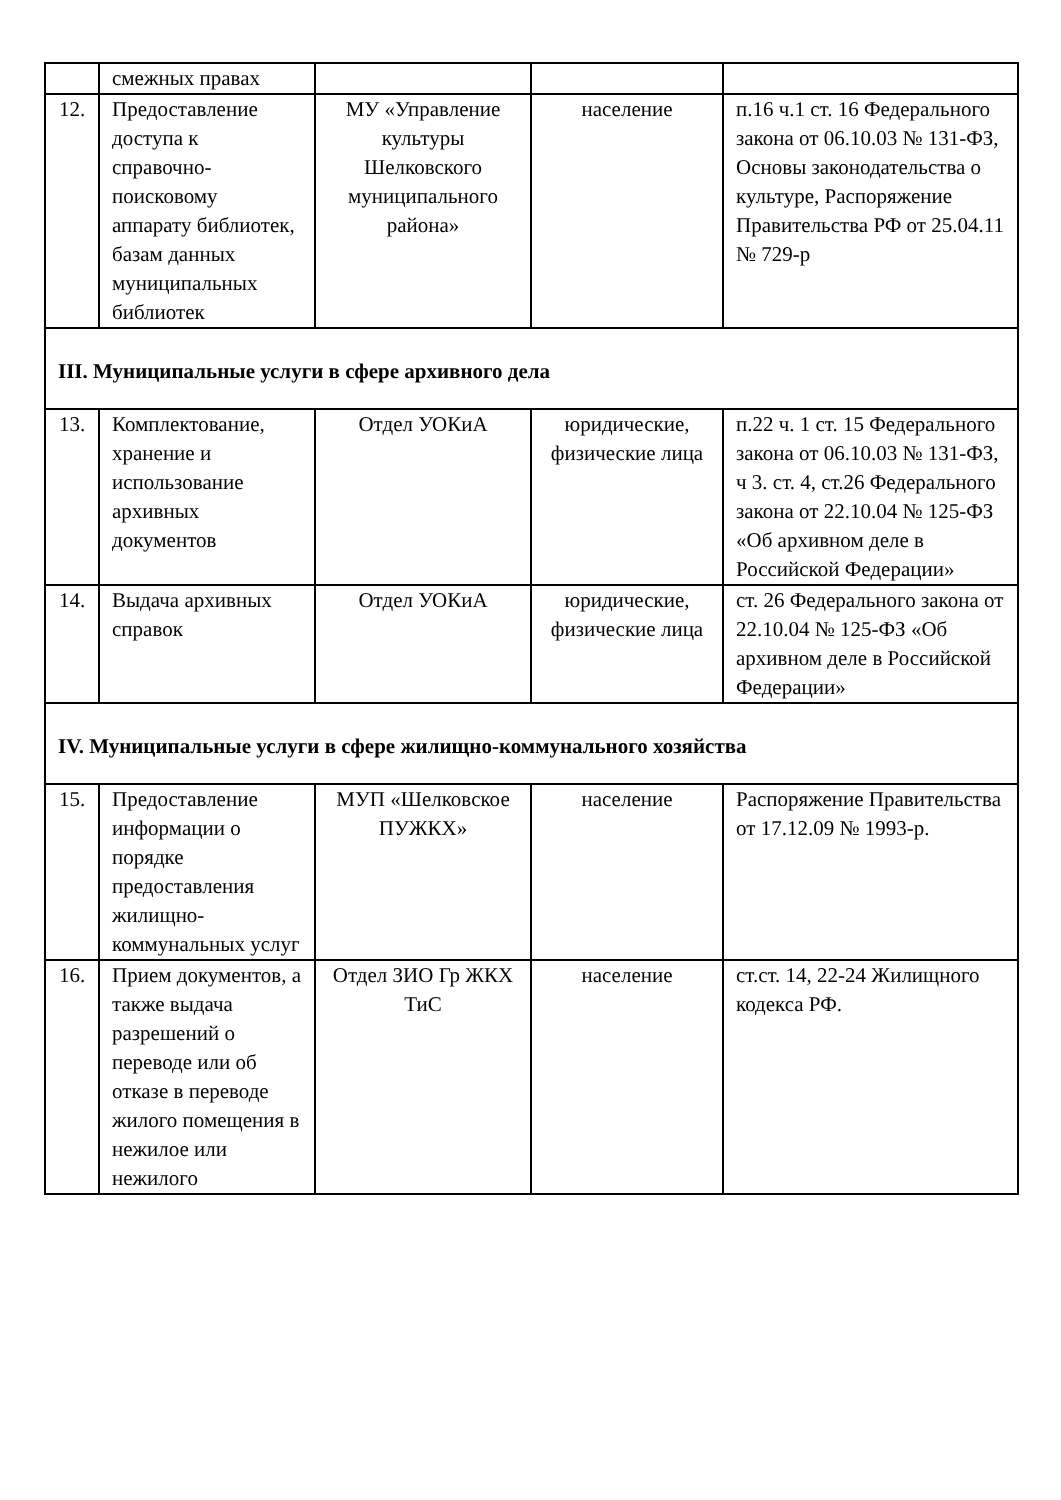| | смежных правах | | | |
| 12. | Предоставление доступа к справочно-поисковому аппарату библиотек, базам данных муниципальных библиотек | МУ «Управление культуры Шелковского муниципального района» | население | п.16 ч.1 ст. 16 Федерального закона от 06.10.03 № 131-ФЗ, Основы законодательства о культуре, Распоряжение Правительства РФ от 25.04.11 № 729-р |
| III. Муниципальные услуги в сфере архивного дела | | | | |
| 13. | Комплектование, хранение и использование архивных документов | Отдел УОКиА | юридические, физические лица | п.22 ч. 1 ст. 15 Федерального закона от 06.10.03 № 131-ФЗ, ч 3. ст. 4, ст.26 Федерального закона от 22.10.04 № 125-ФЗ «Об архивном деле в Российской Федерации» |
| 14. | Выдача архивных справок | Отдел УОКиА | юридические, физические лица | ст. 26 Федерального закона от 22.10.04 № 125-ФЗ «Об архивном деле в Российской Федерации» |
| IV. Муниципальные услуги в сфере жилищно-коммунального хозяйства | | | | |
| 15. | Предоставление информации о порядке предоставления жилищно-коммунальных услуг | МУП «Шелковское ПУЖКХ» | население | Распоряжение Правительства от 17.12.09 № 1993-р. |
| 16. | Прием документов, а также выдача разрешений о переводе или об отказе в переводе жилого помещения в нежилое или нежилого | Отдел ЗИО Гр ЖКХ ТиС | население | ст.ст. 14, 22-24 Жилищного кодекса РФ. |